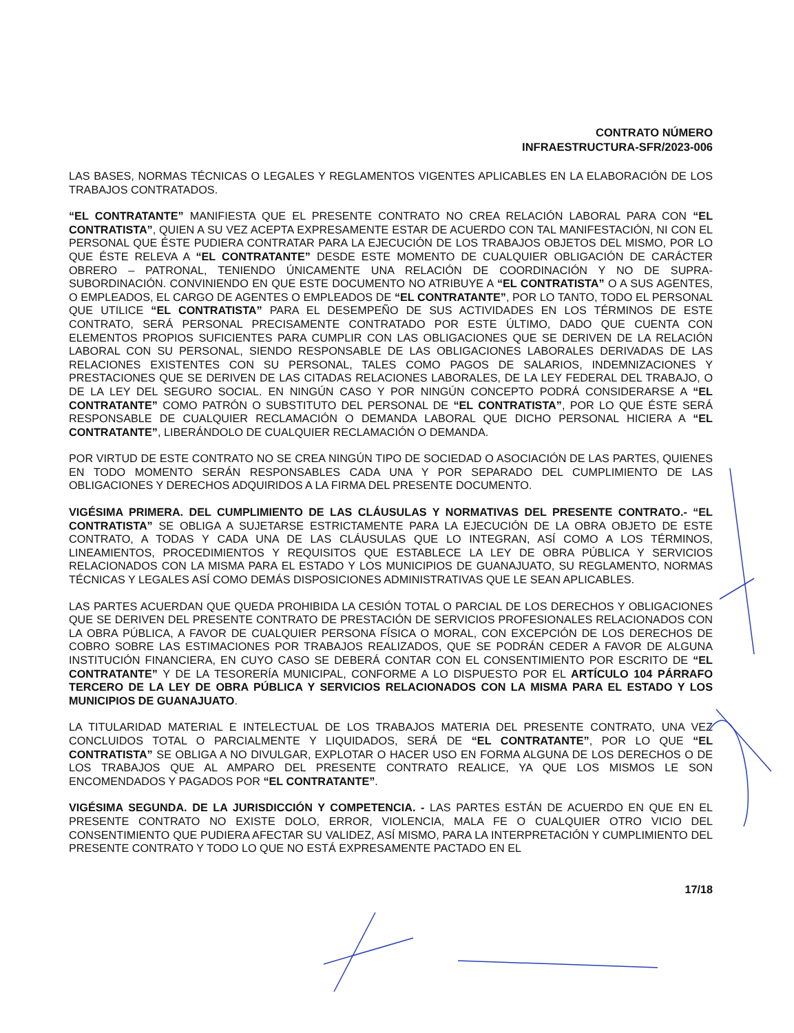CONTRATO NÚMERO
INFRAESTRUCTURA-SFR/2023-006
LAS BASES, NORMAS TÉCNICAS O LEGALES Y REGLAMENTOS VIGENTES APLICABLES EN LA ELABORACIÓN DE LOS TRABAJOS CONTRATADOS.
“EL CONTRATANTE” MANIFIESTA QUE EL PRESENTE CONTRATO NO CREA RELACIÓN LABORAL PARA CON “EL CONTRATISTA”, QUIEN A SU VEZ ACEPTA EXPRESAMENTE ESTAR DE ACUERDO CON TAL MANIFESTACIÓN, NI CON EL PERSONAL QUE ÉSTE PUDIERA CONTRATAR PARA LA EJECUCIÓN DE LOS TRABAJOS OBJETOS DEL MISMO, POR LO QUE ÉSTE RELEVA A “EL CONTRATANTE” DESDE ESTE MOMENTO DE CUALQUIER OBLIGACIÓN DE CARÁCTER OBRERO – PATRONAL, TENIENDO ÚNICAMENTE UNA RELACIÓN DE COORDINACIÓN Y NO DE SUPRA-SUBORDINACIÓN. CONVINIENDO EN QUE ESTE DOCUMENTO NO ATRIBUYE A “EL CONTRATISTA” O A SUS AGENTES, O EMPLEADOS, EL CARGO DE AGENTES O EMPLEADOS DE “EL CONTRATANTE”, POR LO TANTO, TODO EL PERSONAL QUE UTILICE “EL CONTRATISTA” PARA EL DESEMPEÑO DE SUS ACTIVIDADES EN LOS TÉRMINOS DE ESTE CONTRATO, SERÁ PERSONAL PRECISAMENTE CONTRATADO POR ESTE ÚLTIMO, DADO QUE CUENTA CON ELEMENTOS PROPIOS SUFICIENTES PARA CUMPLIR CON LAS OBLIGACIONES QUE SE DERIVEN DE LA RELACIÓN LABORAL CON SU PERSONAL, SIENDO RESPONSABLE DE LAS OBLIGACIONES LABORALES DERIVADAS DE LAS RELACIONES EXISTENTES CON SU PERSONAL, TALES COMO PAGOS DE SALARIOS, INDEMNIZACIONES Y PRESTACIONES QUE SE DERIVEN DE LAS CITADAS RELACIONES LABORALES, DE LA LEY FEDERAL DEL TRABAJO, O DE LA LEY DEL SEGURO SOCIAL. EN NINGÚN CASO Y POR NINGÚN CONCEPTO PODRÁ CONSIDERARSE A “EL CONTRATANTE” COMO PATRÓN O SUBSTITUTO DEL PERSONAL DE “EL CONTRATISTA”, POR LO QUE ÉSTE SERÁ RESPONSABLE DE CUALQUIER RECLAMACIÓN O DEMANDA LABORAL QUE DICHO PERSONAL HICIERA A “EL CONTRATANTE”, LIBERÁNDOLO DE CUALQUIER RECLAMACIÓN O DEMANDA.
POR VIRTUD DE ESTE CONTRATO NO SE CREA NINGÚN TIPO DE SOCIEDAD O ASOCIACIÓN DE LAS PARTES, QUIENES EN TODO MOMENTO SERÁN RESPONSABLES CADA UNA Y POR SEPARADO DEL CUMPLIMIENTO DE LAS OBLIGACIONES Y DERECHOS ADQUIRIDOS A LA FIRMA DEL PRESENTE DOCUMENTO.
VIGÉSIMA PRIMERA. DEL CUMPLIMIENTO DE LAS CLÁUSULAS Y NORMATIVAS DEL PRESENTE CONTRATO.- “EL CONTRATISTA” SE OBLIGA A SUJETARSE ESTRICTAMENTE PARA LA EJECUCIÓN DE LA OBRA OBJETO DE ESTE CONTRATO, A TODAS Y CADA UNA DE LAS CLÁUSULAS QUE LO INTEGRAN, ASÍ COMO A LOS TÉRMINOS, LINEAMIENTOS, PROCEDIMIENTOS Y REQUISITOS QUE ESTABLECE LA LEY DE OBRA PÚBLICA Y SERVICIOS RELACIONADOS CON LA MISMA PARA EL ESTADO Y LOS MUNICIPIOS DE GUANAJUATO, SU REGLAMENTO, NORMAS TÉCNICAS Y LEGALES ASÍ COMO DEMÁS DISPOSICIONES ADMINISTRATIVAS QUE LE SEAN APLICABLES.
LAS PARTES ACUERDAN QUE QUEDA PROHIBIDA LA CESIÓN TOTAL O PARCIAL DE LOS DERECHOS Y OBLIGACIONES QUE SE DERIVEN DEL PRESENTE CONTRATO DE PRESTACIÓN DE SERVICIOS PROFESIONALES RELACIONADOS CON LA OBRA PÚBLICA, A FAVOR DE CUALQUIER PERSONA FÍSICA O MORAL, CON EXCEPCIÓN DE LOS DERECHOS DE COBRO SOBRE LAS ESTIMACIONES POR TRABAJOS REALIZADOS, QUE SE PODRÁN CEDER A FAVOR DE ALGUNA INSTITUCIÓN FINANCIERA, EN CUYO CASO SE DEBERÁ CONTAR CON EL CONSENTIMIENTO POR ESCRITO DE “EL CONTRATANTE” Y DE LA TESORERÍA MUNICIPAL, CONFORME A LO DISPUESTO POR EL ARTÍCULO 104 PÁRRAFO TERCERO DE LA LEY DE OBRA PÚBLICA Y SERVICIOS RELACIONADOS CON LA MISMA PARA EL ESTADO Y LOS MUNICIPIOS DE GUANAJUATO.
LA TITULARIDAD MATERIAL E INTELECTUAL DE LOS TRABAJOS MATERIA DEL PRESENTE CONTRATO, UNA VEZ CONCLUIDOS TOTAL O PARCIALMENTE Y LIQUIDADOS, SERÁ DE “EL CONTRATANTE”, POR LO QUE “EL CONTRATISTA” SE OBLIGA A NO DIVULGAR, EXPLOTAR O HACER USO EN FORMA ALGUNA DE LOS DERECHOS O DE LOS TRABAJOS QUE AL AMPARO DEL PRESENTE CONTRATO REALICE, YA QUE LOS MISMOS LE SON ENCOMENDADOS Y PAGADOS POR “EL CONTRATANTE”.
VIGÉSIMA SEGUNDA. DE LA JURISDICCIÓN Y COMPETENCIA. - LAS PARTES ESTÁN DE ACUERDO EN QUE EN EL PRESENTE CONTRATO NO EXISTE DOLO, ERROR, VIOLENCIA, MALA FE O CUALQUIER OTRO VICIO DEL CONSENTIMIENTO QUE PUDIERA AFECTAR SU VALIDEZ, ASÍ MISMO, PARA LA INTERPRETACIÓN Y CUMPLIMIENTO DEL PRESENTE CONTRATO Y TODO LO QUE NO ESTÁ EXPRESAMENTE PACTADO EN EL
17/18